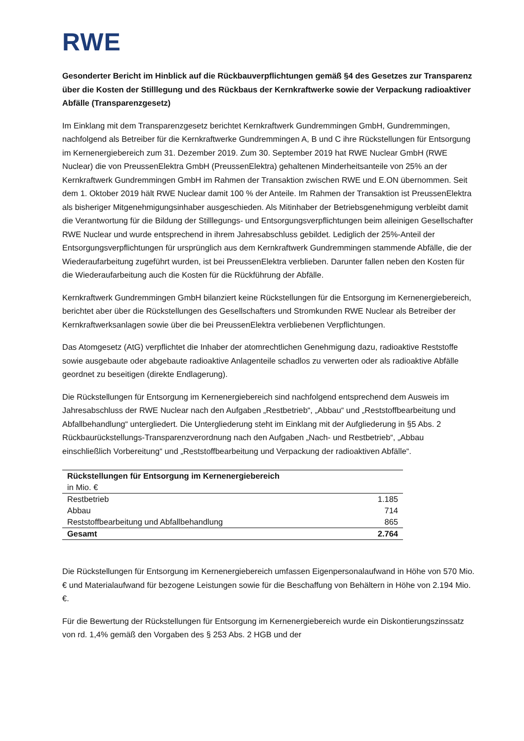RWE
Gesonderter Bericht im Hinblick auf die Rückbauverpflichtungen gemäß §4 des Gesetzes zur Transparenz über die Kosten der Stilllegung und des Rückbaus der Kernkraftwerke sowie der Verpackung radioaktiver Abfälle (Transparenzgesetz)
Im Einklang mit dem Transparenzgesetz berichtet Kernkraftwerk Gundremmingen GmbH, Gundremmingen, nachfolgend als Betreiber für die Kernkraftwerke Gundremmingen A, B und C ihre Rückstellungen für Entsorgung im Kernenergiebereich zum 31. Dezember 2019. Zum 30. September 2019 hat RWE Nuclear GmbH (RWE Nuclear) die von PreussenElektra GmbH (PreussenElektra) gehaltenen Minderheitsanteile von 25% an der Kernkraftwerk Gundremmingen GmbH im Rahmen der Transaktion zwischen RWE und E.ON übernommen. Seit dem 1. Oktober 2019 hält RWE Nuclear damit 100 % der Anteile. Im Rahmen der Transaktion ist PreussenElektra als bisheriger Mitgenehmigungsinhaber ausgeschieden. Als Mitinhaber der Betriebsgenehmigung verbleibt damit die Verantwortung für die Bildung der Stilllegungs- und Entsorgungsverpflichtungen beim alleinigen Gesellschafter RWE Nuclear und wurde entsprechend in ihrem Jahresabschluss gebildet. Lediglich der 25%-Anteil der Entsorgungsverpflichtungen für ursprünglich aus dem Kernkraftwerk Gundremmingen stammende Abfälle, die der Wiederaufarbeitung zugeführt wurden, ist bei PreussenElektra verblieben. Darunter fallen neben den Kosten für die Wiederaufarbeitung auch die Kosten für die Rückführung der Abfälle.
Kernkraftwerk Gundremmingen GmbH bilanziert keine Rückstellungen für die Entsorgung im Kernenergiebereich, berichtet aber über die Rückstellungen des Gesellschafters und Stromkunden RWE Nuclear als Betreiber der Kernkraftwerksanlagen sowie über die bei PreussenElektra verbliebenen Verpflichtungen.
Das Atomgesetz (AtG) verpflichtet die Inhaber der atomrechtlichen Genehmigung dazu, radioaktive Reststoffe sowie ausgebaute oder abgebaute radioaktive Anlagenteile schadlos zu verwerten oder als radioaktive Abfälle geordnet zu beseitigen (direkte Endlagerung).
Die Rückstellungen für Entsorgung im Kernenergiebereich sind nachfolgend entsprechend dem Ausweis im Jahresabschluss der RWE Nuclear nach den Aufgaben „Restbetrieb“, „Abbau“ und „Reststoffbearbeitung und Abfallbehandlung“ untergliedert. Die Untergliederung steht im Einklang mit der Aufgliederung in §5 Abs. 2 Rückbaurückstellungs-Transparenzverordnung nach den Aufgaben „Nach- und Restbetrieb“, „Abbau einschließlich Vorbereitung“ und „Reststoffbearbeitung und Verpackung der radioaktiven Abfälle“.
| Rückstellungen für Entsorgung im Kernenergiebereich | |
| --- | --- |
| in Mio. € | |
| Restbetrieb | 1.185 |
| Abbau | 714 |
| Reststoffbearbeitung und Abfallbehandlung | 865 |
| Gesamt | 2.764 |
Die Rückstellungen für Entsorgung im Kernenergiebereich umfassen Eigenpersonalaufwand in Höhe von 570 Mio. € und Materialaufwand für bezogene Leistungen sowie für die Beschaffung von Behältern in Höhe von 2.194 Mio. €.
Für die Bewertung der Rückstellungen für Entsorgung im Kernenergiebereich wurde ein Diskontierungszinssatz von rd. 1,4% gemäß den Vorgaben des § 253 Abs. 2 HGB und der